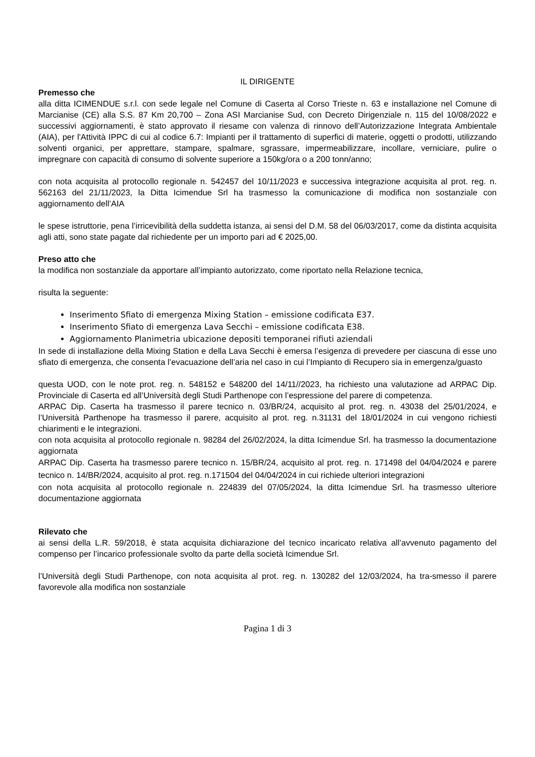IL DIRIGENTE
Premesso che
alla ditta ICIMENDUE s.r.l. con sede legale nel Comune di Caserta al Corso Trieste n. 63 e installazione nel Comune di Marcianise (CE) alla S.S. 87 Km 20,700 – Zona ASI Marcianise Sud, con Decreto Dirigenziale n. 115 del 10/08/2022 e successivi aggiornamenti, è stato approvato il riesame con valenza di rinnovo dell’Autorizzazione Integrata Ambientale (AIA), per l'Attività IPPC di cui al codice 6.7: Impianti per il trattamento di superfici di materie, oggetti o prodotti, utilizzando solventi organici, per apprettare, stampare, spalmare, sgrassare, impermeabilizzare, incollare, verniciare, pulire o impregnare con capacità di consumo di solvente superiore a 150kg/ora o a 200 tonn/anno;
con nota acquisita al protocollo regionale n. 542457 del 10/11/2023 e successiva integrazione acquisita al prot. reg. n. 562163 del 21/11/2023, la Ditta Icimendue Srl ha trasmesso la comunicazione di modifica non sostanziale con aggiornamento dell’AIA
le spese istruttorie, pena l’irricevibilità della suddetta istanza, ai sensi del D.M. 58 del 06/03/2017, come da distinta acquisita agli atti, sono state pagate dal richiedente per un importo pari ad € 2025,00.
Preso atto che
la modifica non sostanziale da apportare all’impianto autorizzato, come riportato nella Relazione tecnica,
risulta la seguente:
Inserimento Sfiato di emergenza Mixing Station – emissione codificata E37.
Inserimento Sfiato di emergenza Lava Secchi – emissione codificata E38.
Aggiornamento Planimetria ubicazione depositi temporanei rifiuti aziendali
In sede di installazione della Mixing Station e della Lava Secchi è emersa l’esigenza di prevedere per ciascuna di esse uno sfiato di emergenza, che consenta l’evacuazione dell’aria nel caso in cui l’Impianto di Recupero sia in emergenza/guasto
questa UOD, con le note prot. reg. n. 548152 e 548200 del 14/11//2023, ha richiesto una valutazione ad ARPAC Dip. Provinciale di Caserta ed all’Università degli Studi Parthenope con l’espressione del parere di competenza.
ARPAC Dip. Caserta ha trasmesso il parere tecnico n. 03/BR/24, acquisito al prot. reg. n. 43038 del 25/01/2024, e l’Università Parthenope ha trasmesso il parere, acquisito al prot. reg. n.31131 del 18/01/2024 in cui vengono richiesti chiarimenti e le integrazioni.
con nota acquisita al protocollo regionale n. 98284 del 26/02/2024, la ditta Icimendue Srl. ha trasmesso la documentazione aggiornata
ARPAC Dip. Caserta ha trasmesso parere tecnico n. 15/BR/24, acquisito al prot. reg. n. 171498 del 04/04/2024 e parere tecnico n. 14/BR/2024, acquisito al prot. reg. n.171504 del 04/04/2024 in cui richiede ulteriori integrazioni
con nota acquisita al protocollo regionale n. 224839 del 07/05/2024, la ditta Icimendue Srl. ha trasmesso ulteriore documentazione aggiornata
Rilevato che
ai sensi della L.R. 59/2018, è stata acquisita dichiarazione del tecnico incaricato relativa all’avvenuto pagamento del compenso per l’incarico professionale svolto da parte della società Icimendue Srl.
l’Università degli Studi Parthenope, con nota acquisita al prot. reg. n. 130282 del 12/03/2024, ha tra-smesso il parere favorevole alla modifica non sostanziale
Pagina 1 di 3